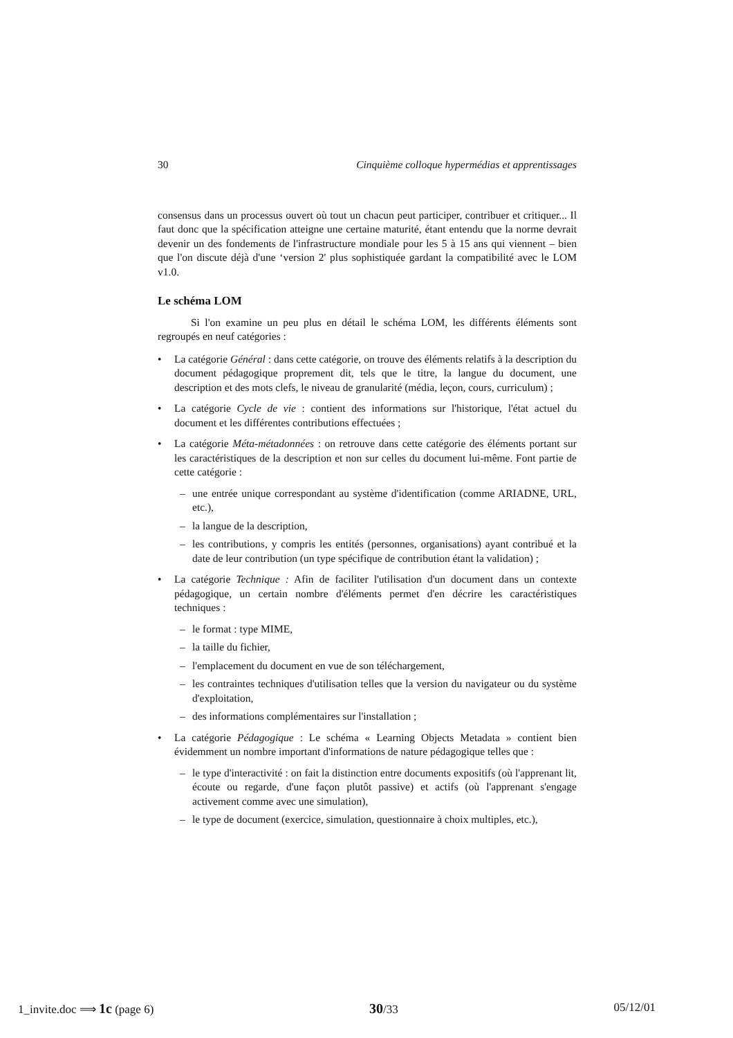30 Cinquième colloque hypermédias et apprentissages
consensus dans un processus ouvert où tout un chacun peut participer, contribuer et critiquer... Il faut donc que la spécification atteigne une certaine maturité, étant entendu que la norme devrait devenir un des fondements de l'infrastructure mondiale pour les 5 à 15 ans qui viennent – bien que l'on discute déjà d'une ‘version 2' plus sophistiquée gardant la compatibilité avec le LOM v1.0.
Le schéma LOM
Si l'on examine un peu plus en détail le schéma LOM, les différents éléments sont regroupés en neuf catégories :
• La catégorie Général : dans cette catégorie, on trouve des éléments relatifs à la description du document pédagogique proprement dit, tels que le titre, la langue du document, une description et des mots clefs, le niveau de granularité (média, leçon, cours, curriculum) ;
• La catégorie Cycle de vie : contient des informations sur l'historique, l'état actuel du document et les différentes contributions effectuées ;
• La catégorie Méta-métadonnées : on retrouve dans cette catégorie des éléments portant sur les caractéristiques de la description et non sur celles du document lui-même. Font partie de cette catégorie :
– une entrée unique correspondant au système d'identification (comme ARIADNE, URL, etc.),
– la langue de la description,
– les contributions, y compris les entités (personnes, organisations) ayant contribué et la date de leur contribution (un type spécifique de contribution étant la validation) ;
• La catégorie Technique : Afin de faciliter l'utilisation d'un document dans un contexte pédagogique, un certain nombre d'éléments permet d'en décrire les caractéristiques techniques :
– le format : type MIME,
– la taille du fichier,
– l'emplacement du document en vue de son téléchargement,
– les contraintes techniques d'utilisation telles que la version du navigateur ou du système d'exploitation,
– des informations complémentaires sur l'installation ;
• La catégorie Pédagogique : Le schéma « Learning Objects Metadata » contient bien évidemment un nombre important d'informations de nature pédagogique telles que :
– le type d'interactivité : on fait la distinction entre documents expositifs (où l'apprenant lit, écoute ou regarde, d'une façon plutôt passive) et actifs (où l'apprenant s'engage activement comme avec une simulation),
– le type de document (exercice, simulation, questionnaire à choix multiples, etc.),
1_invite.doc ⟹ 1c (page 6) 30/33 05/12/01